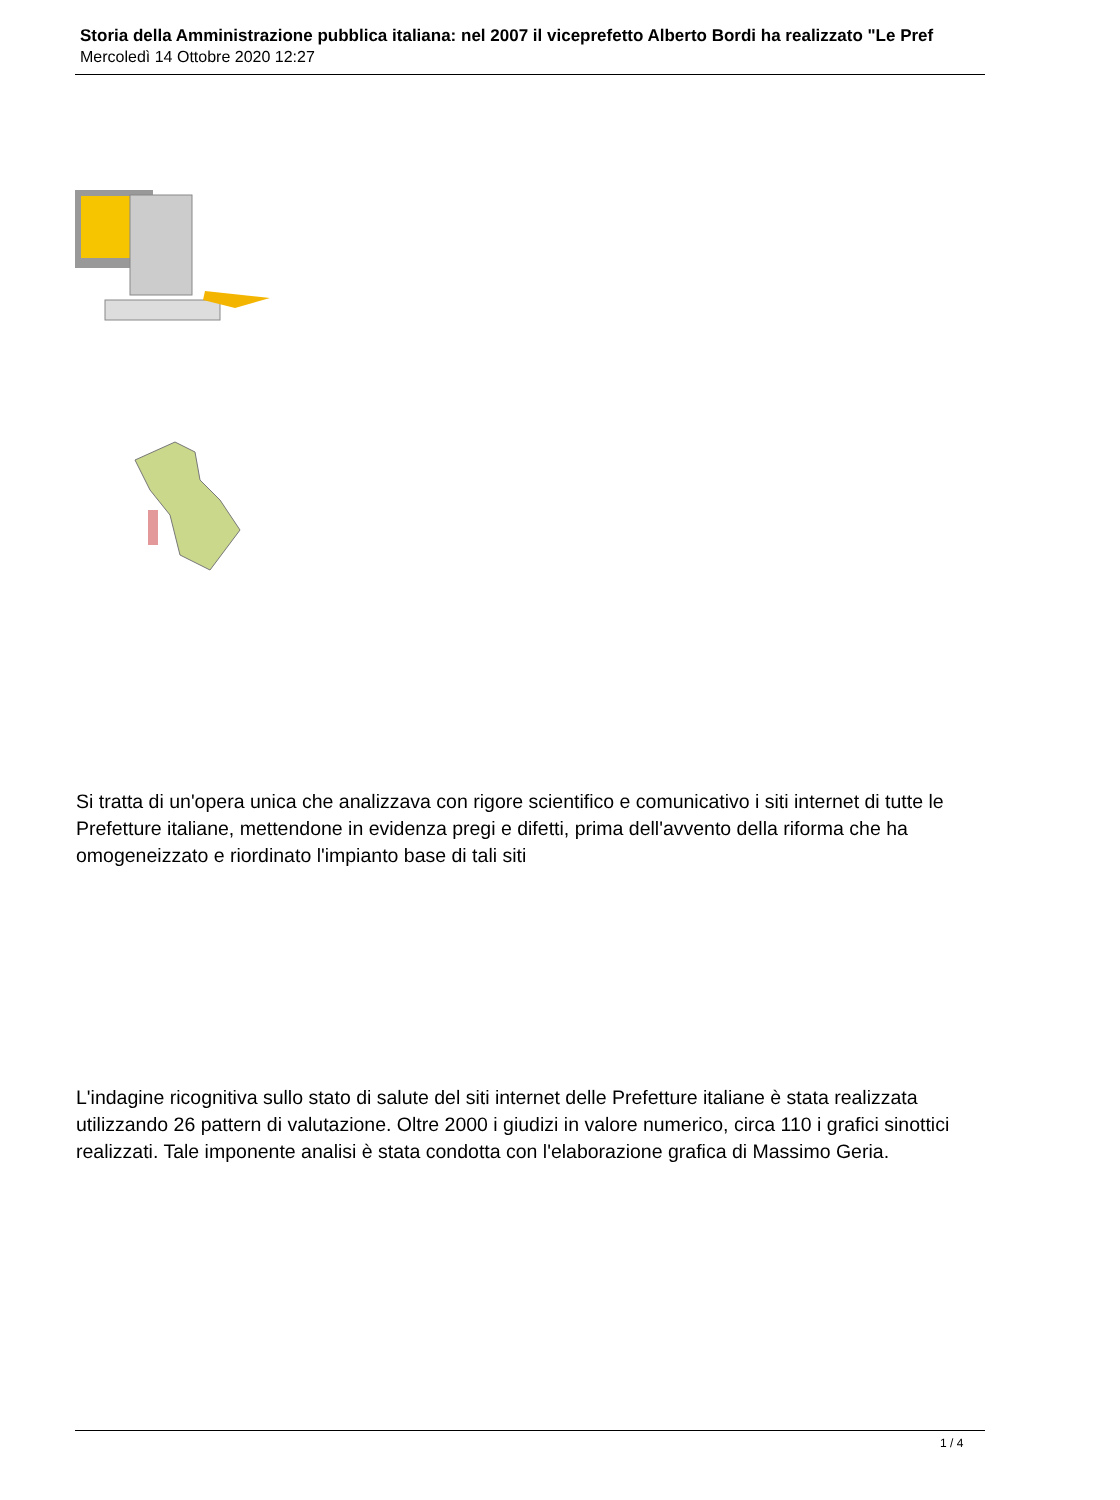Storia della Amministrazione pubblica italiana: nel 2007 il viceprefetto Alberto Bordi ha realizzato "Le Pref
Mercoledì 14 Ottobre 2020 12:27
Si tratta di un'opera unica che analizzava con rigore scientifico e comunicativo i siti internet di tutte le Prefetture italiane, mettendone in evidenza pregi e difetti, prima dell'avvento della riforma che ha omogeneizzato e riordinato l'impianto base di tali siti
L'indagine ricognitiva sullo stato di salute del siti internet delle Prefetture italiane è stata realizzata utilizzando 26 pattern di valutazione. Oltre 2000 i giudizi in valore numerico, circa 110 i grafici sinottici realizzati. Tale imponente analisi è stata condotta con l'elaborazione grafica di Massimo Geria.
1 / 4